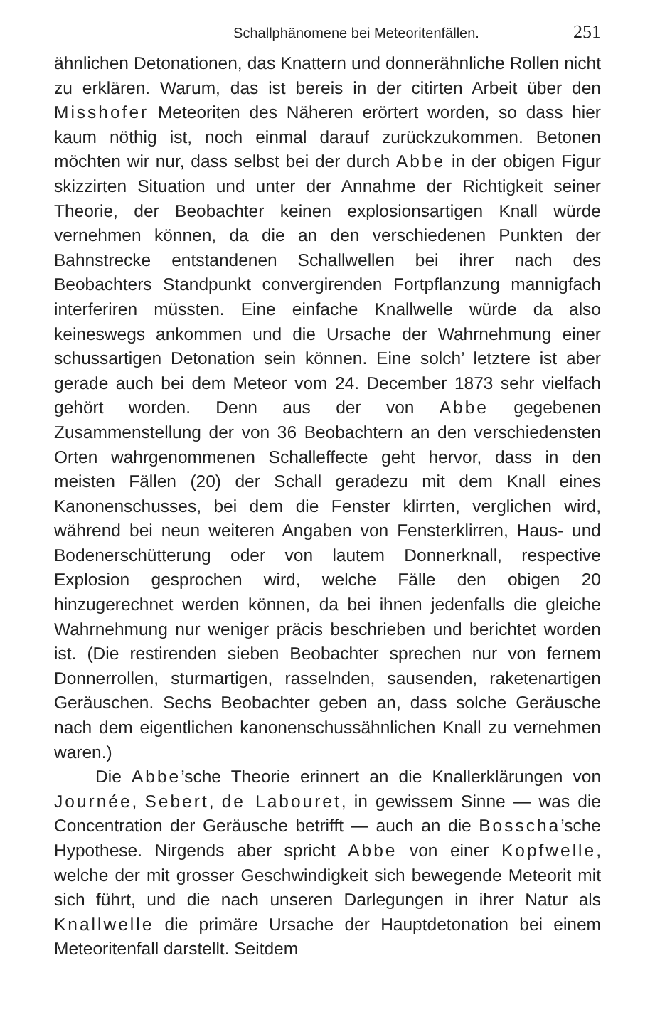Schallphänomene bei Meteoritenfällen. 251
ähnlichen Detonationen, das Knattern und donnerähnliche Rollen nicht zu erklären. Warum, das ist bereis in der citirten Arbeit über den Misshofer Meteoriten des Näheren erörtert worden, so dass hier kaum nöthig ist, noch einmal darauf zurückzukommen. Betonen möchten wir nur, dass selbst bei der durch Abbe in der obigen Figur skizzirten Situation und unter der Annahme der Richtigkeit seiner Theorie, der Beobachter keinen explosionsartigen Knall würde vernehmen können, da die an den verschiedenen Punkten der Bahnstrecke entstandenen Schallwellen bei ihrer nach des Beobachters Standpunkt convergirenden Fortpflanzung mannigfach interferiren müssten. Eine einfache Knallwelle würde da also keineswegs ankommen und die Ursache der Wahrnehmung einer schussartigen Detonation sein können. Eine solch’ letztere ist aber gerade auch bei dem Meteor vom 24. December 1873 sehr vielfach gehört worden. Denn aus der von Abbe gegebenen Zusammenstellung der von 36 Beobachtern an den verschiedensten Orten wahrgenommenen Schalleffecte geht hervor, dass in den meisten Fällen (20) der Schall geradezu mit dem Knall eines Kanonenschusses, bei dem die Fenster klirrten, verglichen wird, während bei neun weiteren Angaben von Fensterklirren, Haus- und Bodenerschütterung oder von lautem Donnerknall, respective Explosion gesprochen wird, welche Fälle den obigen 20 hinzugerechnet werden können, da bei ihnen jedenfalls die gleiche Wahrnehmung nur weniger präcis beschrieben und berichtet worden ist. (Die restirenden sieben Beobachter sprechen nur von fernem Donnerrollen, sturmartigen, rasselnden, sausenden, raketenartigen Geräuschen. Sechs Beobachter geben an, dass solche Geräusche nach dem eigentlichen kanonenschussähnlichen Knall zu vernehmen waren.)
Die Abbe’sche Theorie erinnert an die Knallerklärungen von Journée, Sebert, de Labouret, in gewissem Sinne — was die Concentration der Geräusche betrifft — auch an die Bosscha’sche Hypothese. Nirgends aber spricht Abbe von einer Kopfwelle, welche der mit grosser Geschwindigkeit sich bewegende Meteorit mit sich führt, und die nach unseren Darlegungen in ihrer Natur als Knallwelle die primäre Ursache der Hauptdetonation bei einem Meteoritenfall darstellt. Seitdem